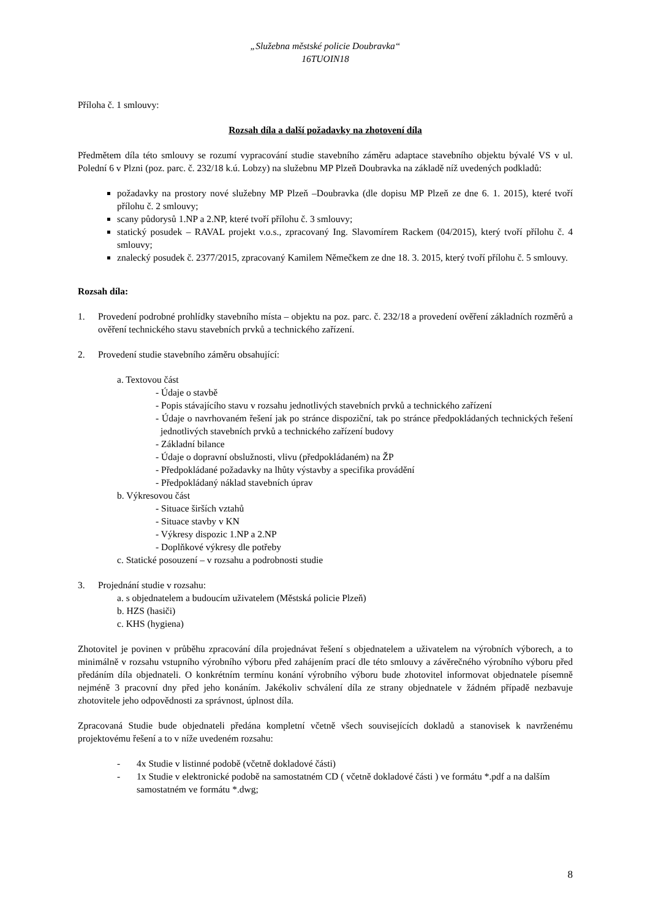„Služebna městské policie Doubravka“
16TUOIN18
Příloha č. 1 smlouvy:
Rozsah díla a další požadavky na zhotovení díla
Předmětem díla této smlouvy se rozumí vypracování studie stavebního záměru adaptace stavebního objektu bývalé VS v ul. Polední 6 v Plzni (poz. parc. č. 232/18 k.ú. Lobzy) na služebnu MP Plzeň Doubravka na základě níž uvedených podkladů:
požadavky na prostory nové služebny MP Plzeň –Doubravka (dle dopisu MP Plzeň ze dne 6. 1. 2015), které tvoří přílohu č. 2 smlouvy;
scany půdorysů 1.NP a 2.NP, které tvoří přílohu č. 3 smlouvy;
statický posudek – RAVAL projekt v.o.s., zpracovaný Ing. Slavomírem Rackem (04/2015), který tvoří přílohu č. 4 smlouvy;
znalecký posudek č. 2377/2015, zpracovaný Kamilem Němečkem ze dne 18. 3. 2015, který tvoří přílohu č. 5 smlouvy.
Rozsah díla:
1. Provedení podrobné prohlídky stavebního místa – objektu na poz. parc. č. 232/18 a provedení ověření základních rozměrů a ověření technického stavu stavebních prvků a technického zařízení.
2. Provedení studie stavebního záměru obsahující:
a. Textovou část
- Údaje o stavbě
- Popis stávajícího stavu v rozsahu jednotlivých stavebních prvků a technického zařízení
- Údaje o navrhovaném řešení jak po stránce dispoziční, tak po stránce předpokládaných technických řešení jednotlivých stavebních prvků a technického zařízení budovy
- Základní bilance
- Údaje o dopravní obslužnosti, vlivu (předpokládaném) na ŽP
- Předpokládané požadavky na lhůty výstavby a specifika provádění
- Předpokládaný náklad stavebních úprav
b. Výkresovou část
- Situace širších vztahů
- Situace stavby v KN
- Výkresy dispozic 1.NP a 2.NP
- Doplňkové výkresy dle potřeby
c. Statické posouzení – v rozsahu a podrobnosti studie
3. Projednání studie v rozsahu:
a. s objednatelem a budoucím uživatelem (Městská policie Plzeň)
b. HZS (hasiči)
c. KHS (hygiena)
Zhotovitel je povinen v průběhu zpracování díla projednávat řešení s objednatelem a uživatelem na výrobních výborech, a to minimálně v rozsahu vstupního výrobního výboru před zahájením prací dle této smlouvy a závěrečného výrobního výboru před předáním díla objednateli. O konkrétním termínu konání výrobního výboru bude zhotovitel informovat objednatele písemně nejméně 3 pracovní dny před jeho konáním. Jakékoliv schválení díla ze strany objednatele v žádném případě nezbavuje zhotovitele jeho odpovědnosti za správnost, úplnost díla.
Zpracovaná Studie bude objednateli předána kompletní včetně všech souvisejících dokladů a stanovisek k navrženému projektovému řešení a to v níže uvedeném rozsahu:
- 4x Studie v listinné podobě (včetně dokladové části)
- 1x Studie v elektronické podobě na samostatném CD ( včetně dokladové části ) ve formátu *.pdf a na dalším samostatném ve formátu *.dwg;
8